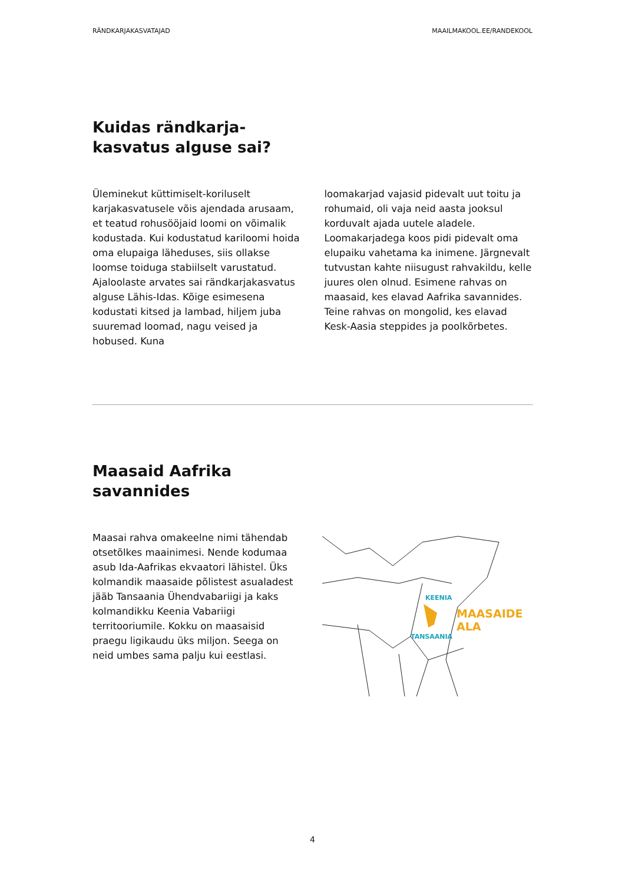RÄNDKARJAKASVATAJAD MAAILMAKOOL.EE/RANDEKOOL
Kuidas rändkarja-
kasvatus alguse sai?
Üleminekut küttimiselt-koriluselt karjakasvatusele võis ajendada arusaam, et teatud rohusööjaid loomi on võimalik kodustada. Kui kodustatud kariloomi hoida oma elupaiga läheduses, siis ollakse loomse toiduga stabiilselt varustatud. Ajaloolaste arvates sai rändkarjakasvatus alguse Lähis-Idas. Kõige esimesena kodustati kitsed ja lambad, hiljem juba suuremad loomad, nagu veised ja hobused. Kuna
loomakarjad vajasid pidevalt uut toitu ja rohumaid, oli vaja neid aasta jooksul korduvalt ajada uutele aladele. Loomakarjadega koos pidi pidevalt oma elupaiku vahetama ka inimene. Järgnevalt tutvustan kahte niisugust rahvakildu, kelle juures olen olnud. Esimene rahvas on maasaid, kes elavad Aafrika savannides. Teine rahvas on mongolid, kes elavad Kesk-Aasia steppides ja poolkõrbetes.
Maasaid Aafrika
savannides
Maasai rahva omakeelne nimi tähendab otsetõlkes maainimesi. Nende kodumaa asub Ida-Aafrikas ekvaatori lähistel. Üks kolmandik maasaide põlistest asualadest jääb Tansaania Ühendvabariigi ja kaks kolmandikku Keenia Vabariigi territooriumile. Kokku on maasaisid praegu ligikaudu üks miljon. Seega on neid umbes sama palju kui eestlasi.
KEENIA
TANSAANIA
MAASAIDE
ALA
4